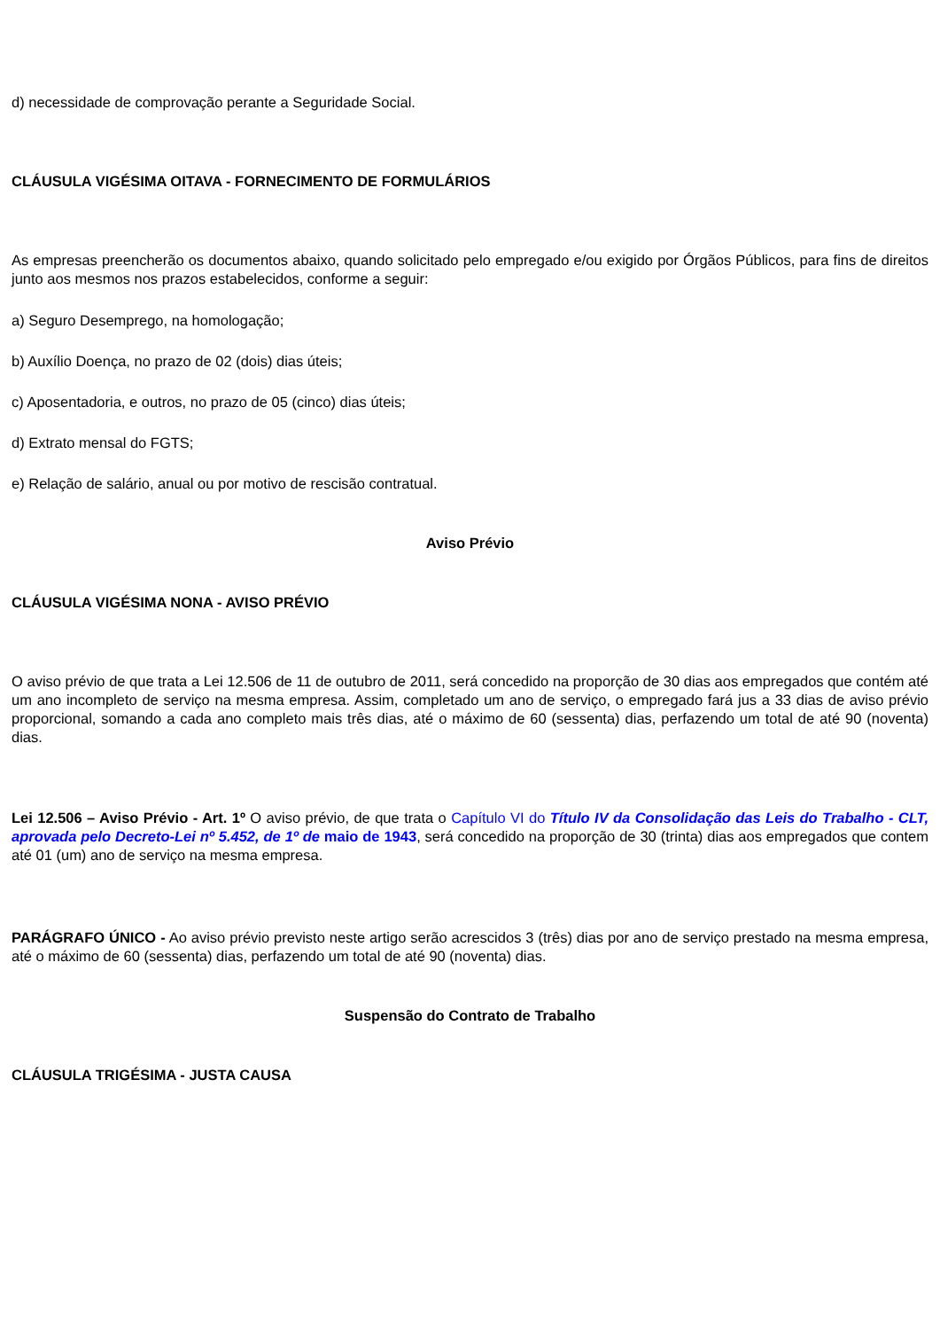d) necessidade de comprovação perante a Seguridade Social.
CLÁUSULA VIGÉSIMA OITAVA - FORNECIMENTO DE FORMULÁRIOS
As empresas preencherão os documentos abaixo, quando solicitado pelo empregado e/ou exigido por Órgãos Públicos, para fins de direitos junto aos mesmos nos prazos estabelecidos, conforme a seguir:
a) Seguro Desemprego, na homologação;
b) Auxílio Doença, no prazo de 02 (dois) dias úteis;
c) Aposentadoria, e outros, no prazo de 05 (cinco) dias úteis;
d) Extrato mensal do FGTS;
e) Relação de salário, anual ou por motivo de rescisão contratual.
Aviso Prévio
CLÁUSULA VIGÉSIMA NONA - AVISO PRÉVIO
O aviso prévio de que trata a Lei 12.506 de 11 de outubro de 2011, será concedido na proporção de 30 dias aos empregados que contém até um ano incompleto de serviço na mesma empresa. Assim, completado um ano de serviço, o empregado fará jus a 33 dias de aviso prévio proporcional, somando a cada ano completo mais três dias, até o máximo de 60 (sessenta) dias, perfazendo um total de até 90 (noventa) dias.
Lei 12.506 – Aviso Prévio - Art. 1º O aviso prévio, de que trata o Capítulo VI do Título IV da Consolidação das Leis do Trabalho - CLT, aprovada pelo Decreto-Lei nº 5.452, de 1º de maio de 1943, será concedido na proporção de 30 (trinta) dias aos empregados que contem até 01 (um) ano de serviço na mesma empresa.
PARÁGRAFO ÚNICO - Ao aviso prévio previsto neste artigo serão acrescidos 3 (três) dias por ano de serviço prestado na mesma empresa, até o máximo de 60 (sessenta) dias, perfazendo um total de até 90 (noventa) dias.
Suspensão do Contrato de Trabalho
CLÁUSULA TRIGÉSIMA - JUSTA CAUSA